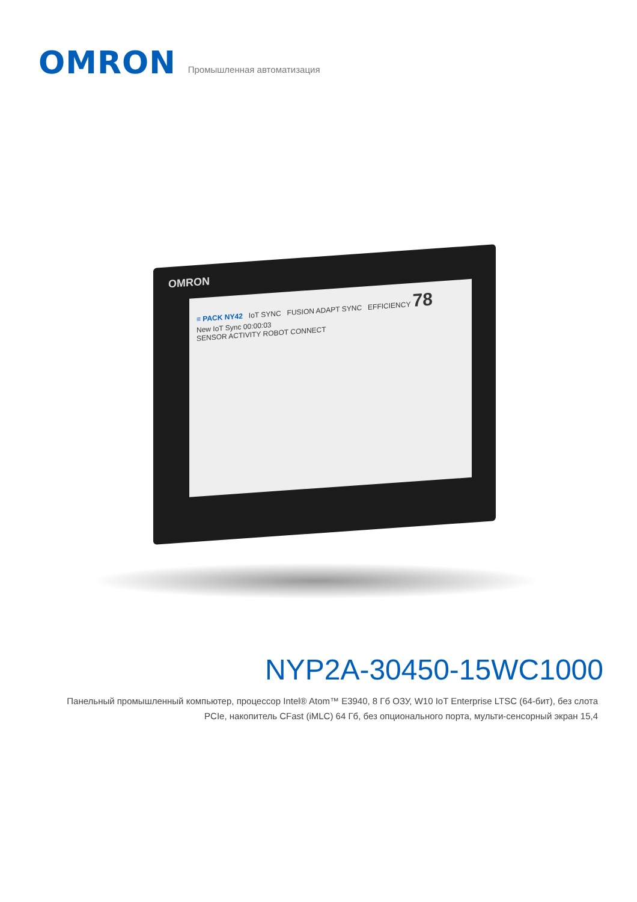OMRON
Промышленная автоматизация
OMRON
≡ PACK NY42 IoT SYNC FUSION ADAPT SYNC EFFICIENCY 78
New IoT Sync 00:00:03
SENSOR ACTIVITY ROBOT CONNECT
NYP2A-30450-15WC1000
Панельный промышленный компьютер, процессор Intel® Atom™ E3940, 8 Гб ОЗУ, W10 IoT Enterprise LTSC (64-бит), без слота PCIe, накопитель CFast (iMLC) 64 Гб, без опционального порта, мульти-сенсорный экран 15,4